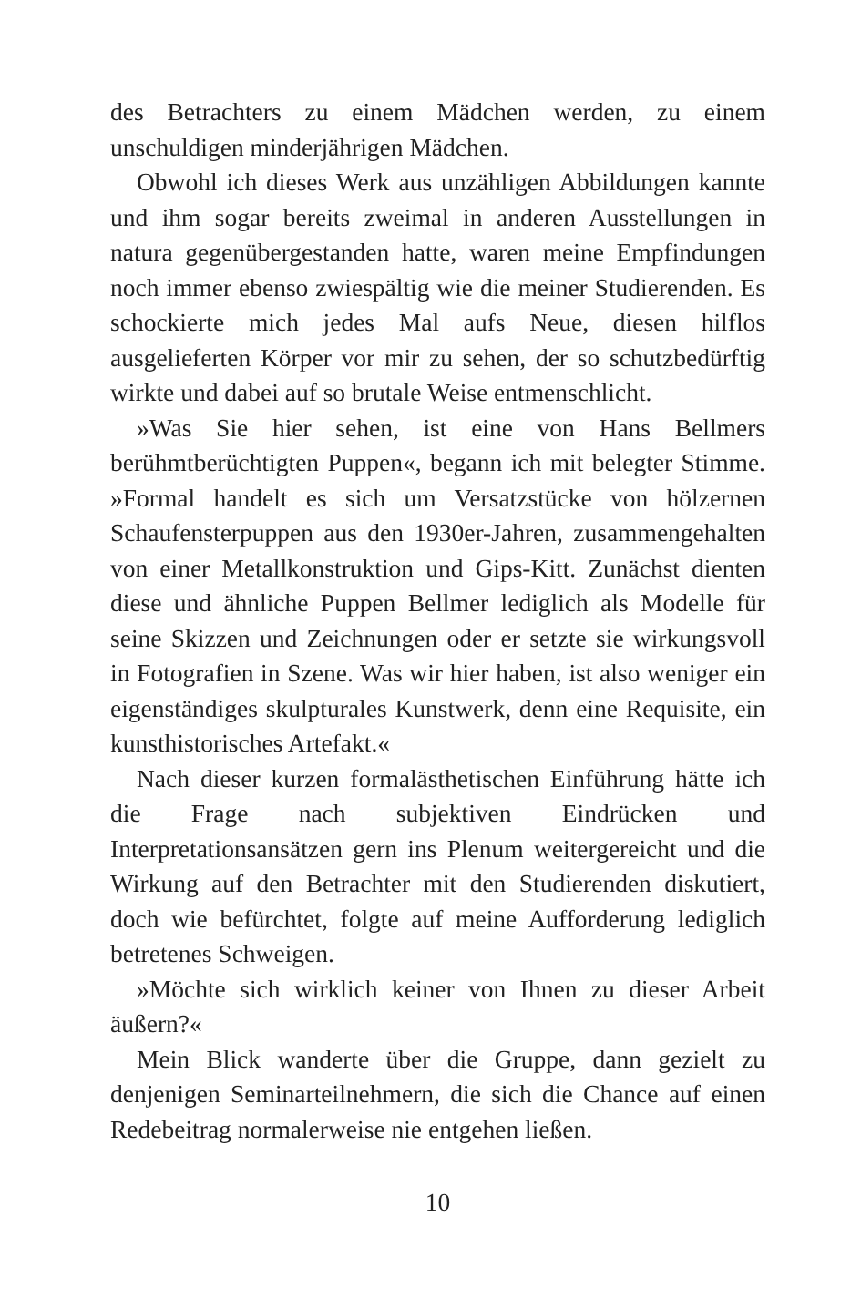des Betrachters zu einem Mädchen werden, zu einem unschuldigen minderjährigen Mädchen.
Obwohl ich dieses Werk aus unzähligen Abbildungen kannte und ihm sogar bereits zweimal in anderen Ausstellungen in natura gegenübergestanden hatte, waren meine Empfindungen noch immer ebenso zwiespältig wie die meiner Studierenden. Es schockierte mich jedes Mal aufs Neue, diesen hilflos ausgelieferten Körper vor mir zu sehen, der so schutzbedürftig wirkte und dabei auf so brutale Weise entmenschlicht.
»Was Sie hier sehen, ist eine von Hans Bellmers berühmtberüchtigten Puppen«, begann ich mit belegter Stimme. »Formal handelt es sich um Versatzstücke von hölzernen Schaufensterpuppen aus den 1930er-Jahren, zusammengehalten von einer Metallkonstruktion und Gips-Kitt. Zunächst dienten diese und ähnliche Puppen Bellmer lediglich als Modelle für seine Skizzen und Zeichnungen oder er setzte sie wirkungsvoll in Fotografien in Szene. Was wir hier haben, ist also weniger ein eigenständiges skulpturales Kunstwerk, denn eine Requisite, ein kunsthistorisches Artefakt.«
Nach dieser kurzen formalästhetischen Einführung hätte ich die Frage nach subjektiven Eindrücken und Interpretationsansätzen gern ins Plenum weitergereicht und die Wirkung auf den Betrachter mit den Studierenden diskutiert, doch wie befürchtet, folgte auf meine Aufforderung lediglich betretenes Schweigen.
»Möchte sich wirklich keiner von Ihnen zu dieser Arbeit äußern?«
Mein Blick wanderte über die Gruppe, dann gezielt zu denjenigen Seminarteilnehmern, die sich die Chance auf einen Redebeitrag normalerweise nie entgehen ließen.
10